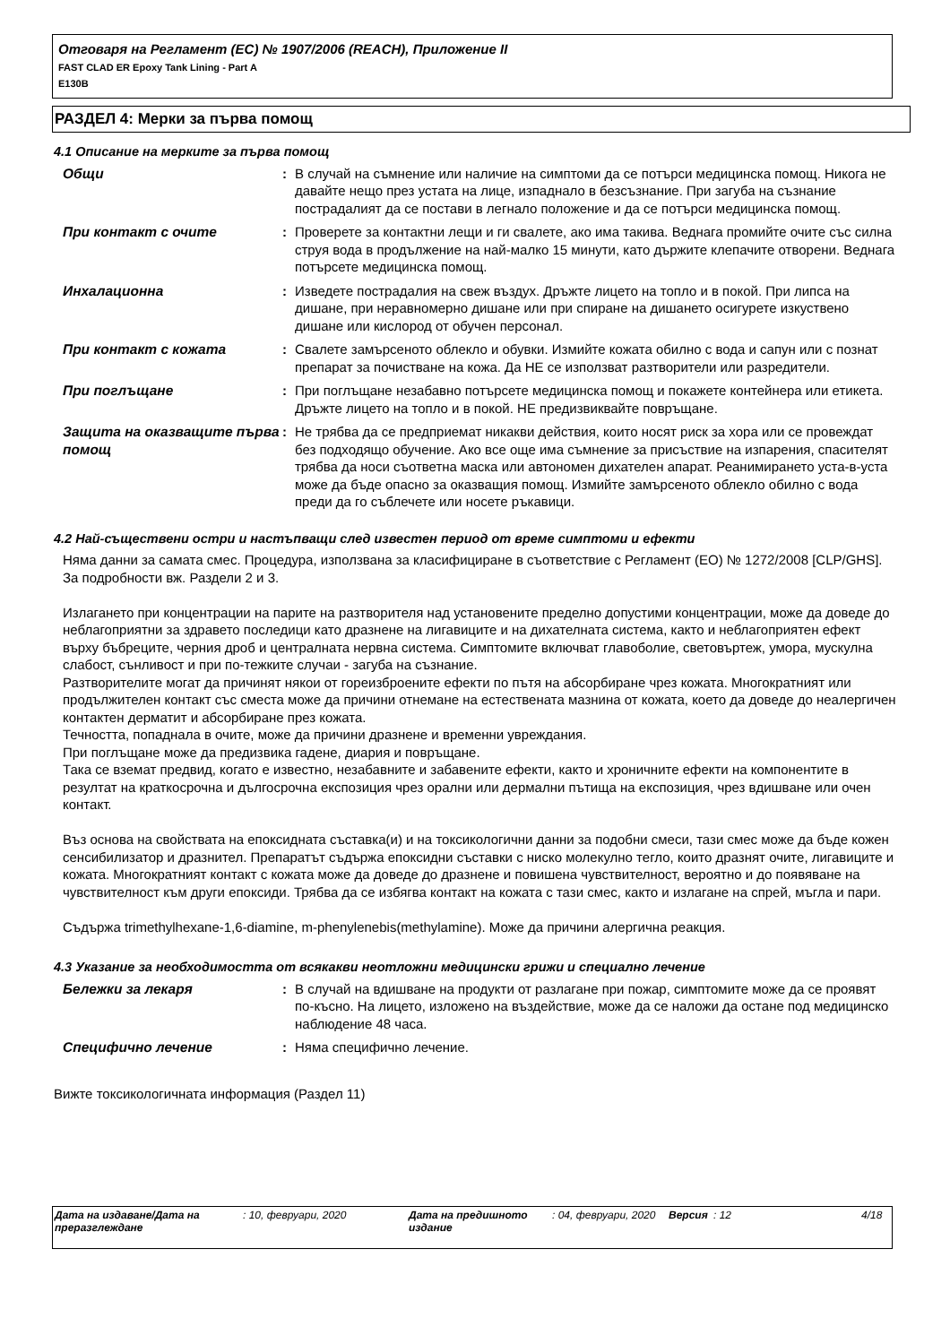Отговаря на Регламент (ЕС) № 1907/2006 (REACH), Приложение II
FAST CLAD ER Epoxy Tank Lining - Part A
E130B
РАЗДЕЛ 4: Мерки за първа помощ
4.1 Описание на мерките за първа помощ
Общи : В случай на съмнение или наличие на симптоми да се потърси медицинска помощ. Никога не давайте нещо през устата на лице, изпаднало в безсъзнание. При загуба на съзнание пострадалият да се постави в легнало положение и да се потърси медицинска помощ.
При контакт с очите : Проверете за контактни лещи и ги свалете, ако има такива. Веднага промийте очите със силна струя вода в продължение на най-малко 15 минути, като държите клепачите отворени. Веднага потърсете медицинска помощ.
Инхалационна : Изведете пострадалия на свеж въздух. Дръжте лицето на топло и в покой. При липса на дишане, при неравномерно дишане или при спиране на дишането осигурете изкуствено дишане или кислород от обучен персонал.
При контакт с кожата : Свалете замърсеното облекло и обувки. Измийте кожата обилно с вода и сапун или с познат препарат за почистване на кожа. Да НЕ се използват разтворители или разредители.
При поглъщане : При поглъщане незабавно потърсете медицинска помощ и покажете контейнера или етикета. Дръжте лицето на топло и в покой. НЕ предизвиквайте повръщане.
Защита на оказващите първа помощ
: Не трябва да се предприемат никакви действия, които носят риск за хора или се провеждат без подходящо обучение. Ако все още има съмнение за присъствие на изпарения, спасителят трябва да носи съответна маска или автономен дихателен апарат. Реанимирането уста-в-уста може да бъде опасно за оказващия помощ. Измийте замърсеното облекло обилно с вода преди да го съблечете или носете ръкавици.
4.2 Най-съществени остри и настъпващи след известен период от време симптоми и ефекти
Няма данни за самата смес. Процедура, използвана за класифициране в съответствие с Регламент (ЕО) № 1272/2008 [CLP/GHS]. За подробности вж. Раздели 2 и 3.
Излагането при концентрации на парите на разтворителя над установените пределно допустими концентрации, може да доведе до неблагоприятни за здравето последици като дразнене на лигавиците и на дихателната система, както и неблагоприятен ефект върху бъбреците, черния дроб и централната нервна система. Симптомите включват главоболие, световъртеж, умора, мускулна слабост, сънливост и при по-тежките случаи - загуба на съзнание.
Разтворителите могат да причинят някои от гореизброените ефекти по пътя на абсорбиране чрез кожата. Многократният или продължителен контакт със сместа може да причини отнемане на естествената мазнина от кожата, което да доведе до неалергичен контактен дерматит и абсорбиране през кожата.
Течността, попаднала в очите, може да причини дразнене и временни увреждания.
При поглъщане може да предизвика гадене, диария и повръщане.
Така се вземат предвид, когато е известно, незабавните и забавените ефекти, както и хроничните ефекти на компонентите в резултат на краткосрочна и дългосрочна експозиция чрез орални или дермални пътища на експозиция, чрез вдишване или очен контакт.
Въз основа на свойствата на епоксидната съставка(и) и на токсикологични данни за подобни смеси, тази смес може да бъде кожен сенсибилизатор и дразнител. Препаратът съдържа епоксидни съставки с ниско молекулно тегло, които дразнят очите, лигавиците и кожата. Многократният контакт с кожата може да доведе до дразнене и повишена чувствителност, вероятно и до появяване на чувствителност към други епоксиди. Трябва да се избягва контакт на кожата с тази смес, както и излагане на спрей, мъгла и пари.
Съдържа trimethylhexane-1,6-diamine, m-phenylenebis(methylamine). Може да причини алергична реакция.
4.3 Указание за необходимостта от всякакви неотложни медицински грижи и специално лечение
Бележки за лекаря : В случай на вдишване на продукти от разлагане при пожар, симптомите може да се проявят по-късно. На лицето, изложено на въздействие, може да се наложи да остане под медицинско наблюдение 48 часа.
Специфично лечение : Няма специфично лечение.
Вижте токсикологичната информация (Раздел 11)
Дата на издаване/Дата на преразглеждане
: 10, февруари, 2020 Дата на предишното издание
: 04, февруари, 2020
Версия : 12 4/18